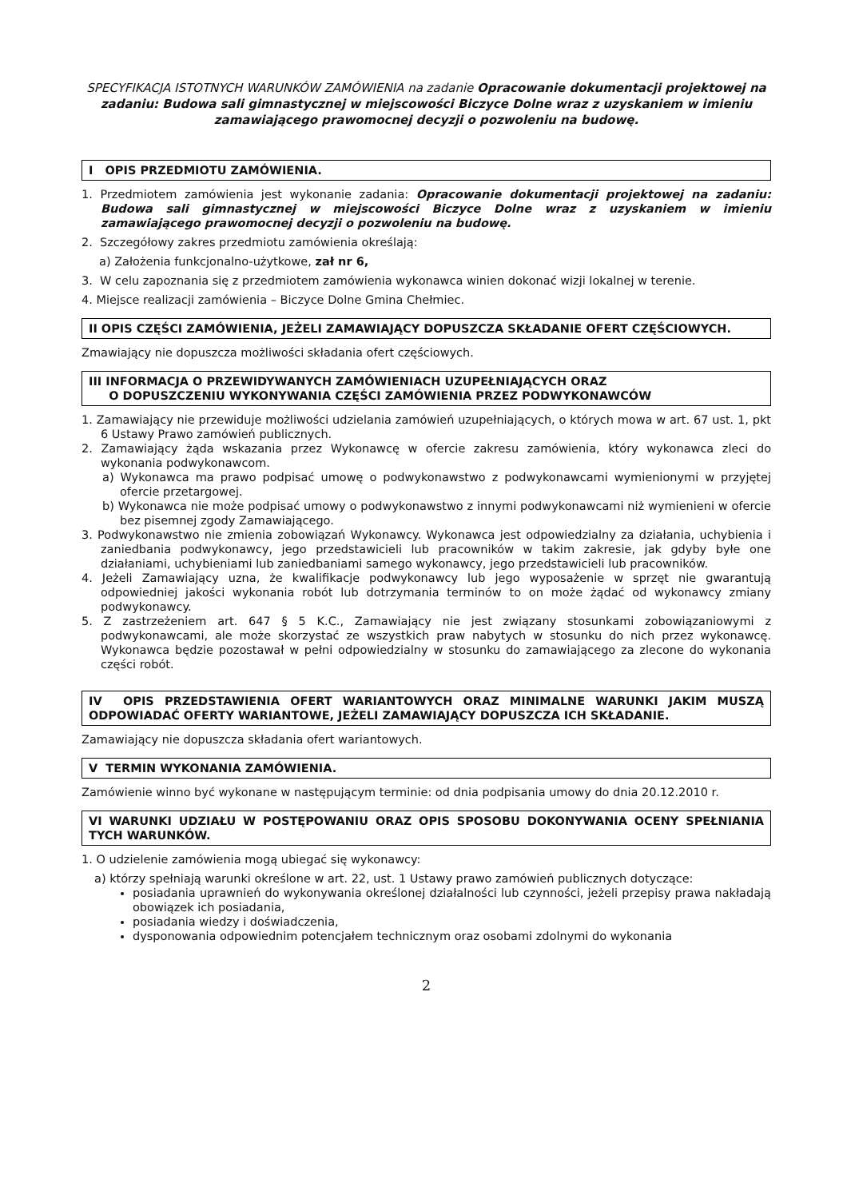SPECYFIKACJA ISTOTNYCH WARUNKÓW ZAMÓWIENIA na zadanie Opracowanie dokumentacji projektowej na zadaniu: Budowa sali gimnastycznej w miejscowości Biczyce Dolne wraz z uzyskaniem w imieniu zamawiającego prawomocnej decyzji o pozwoleniu na budowę.
I OPIS PRZEDMIOTU ZAMÓWIENIA.
1. Przedmiotem zamówienia jest wykonanie zadania: Opracowanie dokumentacji projektowej na zadaniu: Budowa sali gimnastycznej w miejscowości Biczyce Dolne wraz z uzyskaniem w imieniu zamawiającego prawomocnej decyzji o pozwoleniu na budowę.
2. Szczegółowy zakres przedmiotu zamówienia określają:
a) Założenia funkcjonalno-użytkowe, zał nr 6,
3. W celu zapoznania się z przedmiotem zamówienia wykonawca winien dokonać wizji lokalnej w terenie.
4. Miejsce realizacji zamówienia – Biczyce Dolne Gmina Chełmiec.
II OPIS CZĘŚCI ZAMÓWIENIA, JEŻELI ZAMAWIAJĄCY DOPUSZCZA SKŁADANIE OFERT CZĘŚCIOWYCH.
Zmawiający nie dopuszcza możliwości składania ofert częściowych.
III INFORMACJA O PRZEWIDYWANYCH ZAMÓWIENIACH UZUPEŁNIAJĄCYCH ORAZ
O DOPUSZCZENIU WYKONYWANIA CZĘŚCI ZAMÓWIENIA PRZEZ PODWYKONAWCÓW
1. Zamawiający nie przewiduje możliwości udzielania zamówień uzupełniających, o których mowa w art. 67 ust. 1, pkt 6 Ustawy Prawo zamówień publicznych.
2. Zamawiający żąda wskazania przez Wykonawcę w ofercie zakresu zamówienia, który wykonawca zleci do wykonania podwykonawcom.
a) Wykonawca ma prawo podpisać umowę o podwykonawstwo z podwykonawcami wymienionymi w przyjętej ofercie przetargowej.
b) Wykonawca nie może podpisać umowy o podwykonawstwo z innymi podwykonawcami niż wymienieni w ofercie bez pisemnej zgody Zamawiającego.
3. Podwykonawstwo nie zmienia zobowiązań Wykonawcy. Wykonawca jest odpowiedzialny za działania, uchybienia i zaniedbania podwykonawcy, jego przedstawicieli lub pracowników w takim zakresie, jak gdyby byłe one działaniami, uchybieniami lub zaniedbaniami samego wykonawcy, jego przedstawicieli lub pracowników.
4. Jeżeli Zamawiający uzna, że kwalifikacje podwykonawcy lub jego wyposażenie w sprzęt nie gwarantują odpowiedniej jakości wykonania robót lub dotrzymania terminów to on może żądać od wykonawcy zmiany podwykonawcy.
5. Z zastrzeżeniem art. 647 § 5 K.C., Zamawiający nie jest związany stosunkami zobowiązaniowymi z podwykonawcami, ale może skorzystać ze wszystkich praw nabytych w stosunku do nich przez wykonawcę. Wykonawca będzie pozostawał w pełni odpowiedzialny w stosunku do zamawiającego za zlecone do wykonania części robót.
IV OPIS PRZEDSTAWIENIA OFERT WARIANTOWYCH ORAZ MINIMALNE WARUNKI JAKIM MUSZĄ ODPOWIADAĆ OFERTY WARIANTOWE, JEŻELI ZAMAWIAJĄCY DOPUSZCZA ICH SKŁADANIE.
Zamawiający nie dopuszcza składania ofert wariantowych.
V TERMIN WYKONANIA ZAMÓWIENIA.
Zamówienie winno być wykonane w następującym terminie: od dnia podpisania umowy do dnia 20.12.2010 r.
VI WARUNKI UDZIAŁU W POSTĘPOWANIU ORAZ OPIS SPOSOBU DOKONYWANIA OCENY SPEŁNIANIA TYCH WARUNKÓW.
1. O udzielenie zamówienia mogą ubiegać się wykonawcy:
a) którzy spełniają warunki określone w art. 22, ust. 1 Ustawy prawo zamówień publicznych dotyczące:
posiadania uprawnień do wykonywania określonej działalności lub czynności, jeżeli przepisy prawa nakładają obowiązek ich posiadania,
posiadania wiedzy i doświadczenia,
dysponowania odpowiednim potencjałem technicznym oraz osobami zdolnymi do wykonania
2